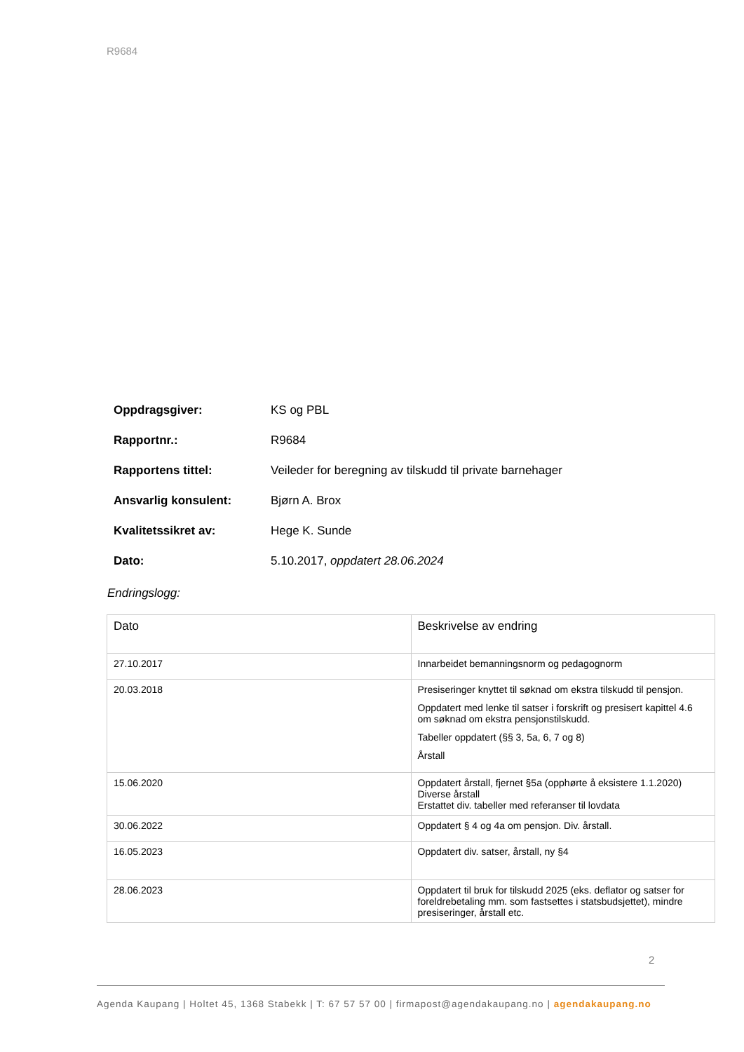R9684
Oppdragsgiver: KS og PBL
Rapportnr.: R9684
Rapportens tittel: Veileder for beregning av tilskudd til private barnehager
Ansvarlig konsulent: Bjørn A. Brox
Kvalitetssikret av: Hege K. Sunde
Dato: 5.10.2017, oppdatert 28.06.2024
Endringslogg:
| Dato | Beskrivelse av endring |
| --- | --- |
| 27.10.2017 | Innarbeidet bemanningsnorm og pedagognorm |
| 20.03.2018 | Presiseringer knyttet til søknad om ekstra tilskudd til pensjon. Oppdatert med lenke til satser i forskrift og presisert kapittel 4.6 om søknad om ekstra pensjonstilskudd. Tabeller oppdatert (§§ 3, 5a, 6, 7 og 8) Årstall |
| 15.06.2020 | Oppdatert årstall, fjernet §5a (opphørte å eksistere 1.1.2020) Diverse årstall Erstattet div. tabeller med referanser til lovdata |
| 30.06.2022 | Oppdatert § 4 og 4a om pensjon. Div. årstall. |
| 16.05.2023 | Oppdatert div. satser, årstall, ny §4 |
| 28.06.2023 | Oppdatert til bruk for tilskudd 2025 (eks. deflator og satser for foreldrebetaling mm. som fastsettes i statsbudsjettet), mindre presiseringer, årstall etc. |
2
Agenda Kaupang | Holtet 45, 1368 Stabekk | T: 67 57 57 00 | firmapost@agendakaupang.no | agendakaupang.no